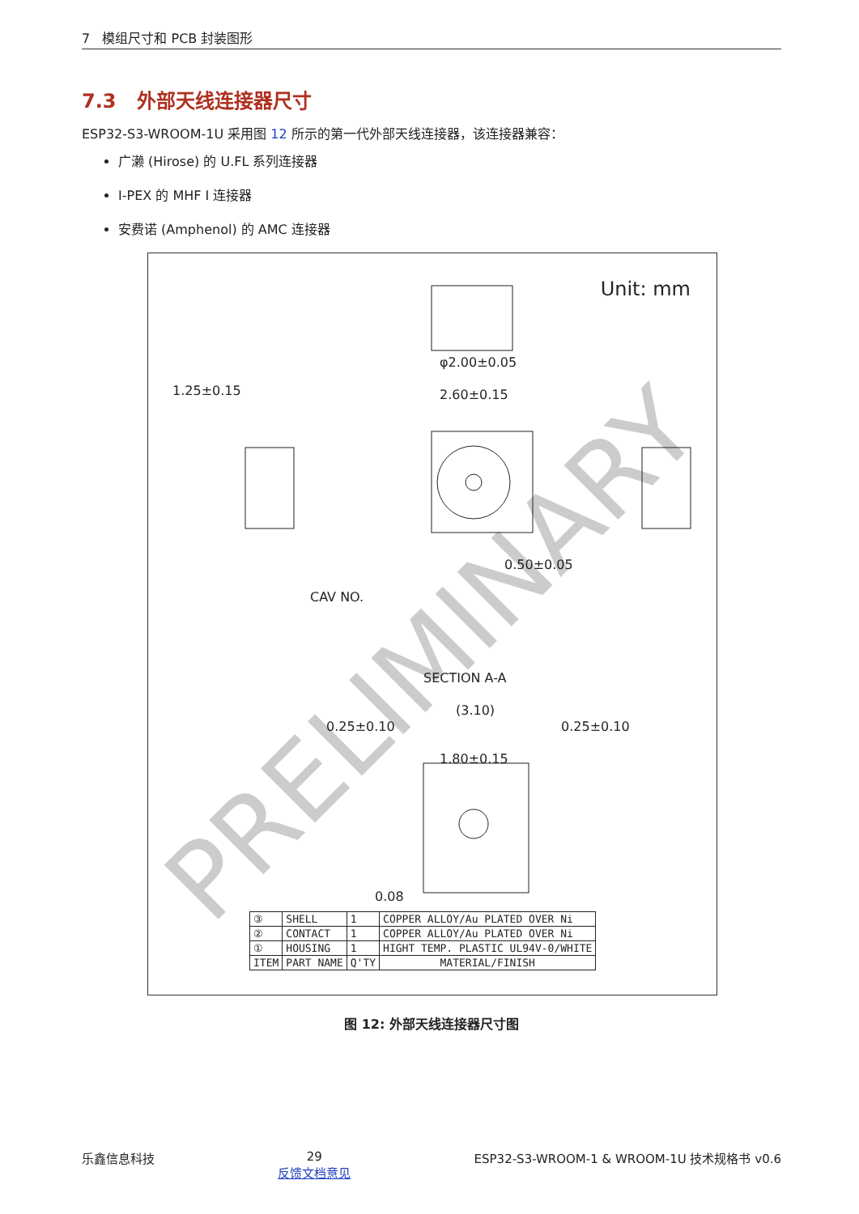7 模组尺寸和 PCB 封装图形
7.3 外部天线连接器尺寸
ESP32-S3-WROOM-1U 采用图 12 所示的第一代外部天线连接器，该连接器兼容：
广濑 (Hirose) 的 U.FL 系列连接器
I-PEX 的 MHF I 连接器
安费诺 (Amphenol) 的 AMC 连接器
PRELIMINARY
Unit: mm
φ2.00±0.05
1.25±0.15
2.60±0.15
0.50±0.05
CAV NO.
SECTION A-A
(3.10)
0.25±0.10
0.25±0.10
1.80±0.15
0.08
| ③ | SHELL | 1 | COPPER ALLOY/Au PLATED OVER Ni |
| ② | CONTACT | 1 | COPPER ALLOY/Au PLATED OVER Ni |
| ① | HOUSING | 1 | HIGHT TEMP. PLASTIC UL94V-0/WHITE |
| ITEM | PART NAME | Q'TY | MATERIAL/FINISH |
图 12: 外部天线连接器尺寸图
乐鑫信息科技 29
反馈文档意见 ESP32-S3-WROOM-1 & WROOM-1U 技术规格书 v0.6